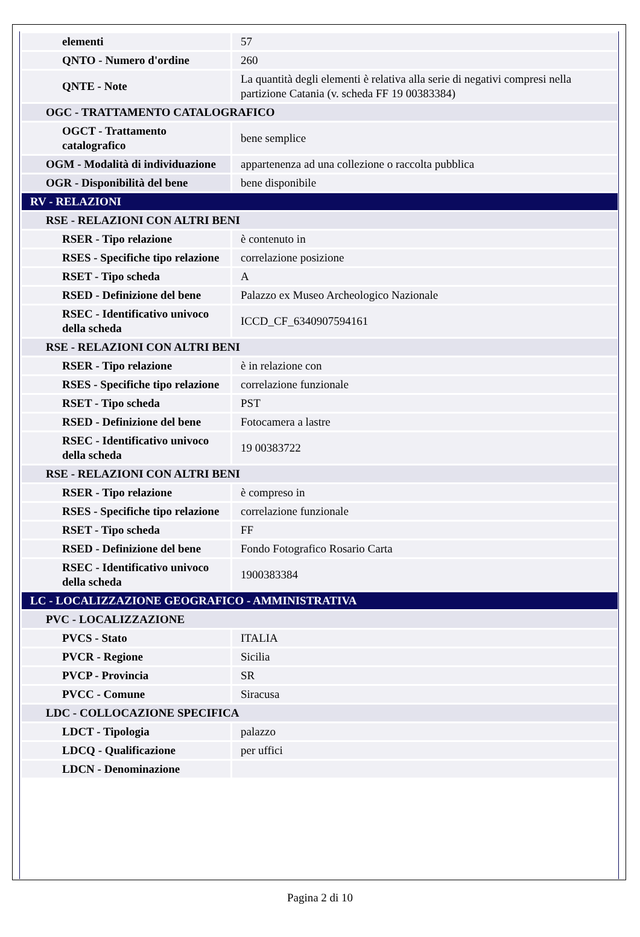| elementi | 57 |
| QNTO - Numero d'ordine | 260 |
| QNTE - Note | La quantità degli elementi è relativa alla serie di negativi compresi nella partizione Catania (v. scheda FF 19 00383384) |
| OGC - TRATTAMENTO CATALOGRAFICO | |
| OGCT - Trattamento catalografico | bene semplice |
| OGM - Modalità di individuazione | appartenenza ad una collezione o raccolta pubblica |
| OGR - Disponibilità del bene | bene disponibile |
| RV - RELAZIONI | |
| RSE - RELAZIONI CON ALTRI BENI | |
| RSER - Tipo relazione | è contenuto in |
| RSES - Specifiche tipo relazione | correlazione posizione |
| RSET - Tipo scheda | A |
| RSED - Definizione del bene | Palazzo ex Museo Archeologico Nazionale |
| RSEC - Identificativo univoco della scheda | ICCD_CF_6340907594161 |
| RSE - RELAZIONI CON ALTRI BENI | |
| RSER - Tipo relazione | è in relazione con |
| RSES - Specifiche tipo relazione | correlazione funzionale |
| RSET - Tipo scheda | PST |
| RSED - Definizione del bene | Fotocamera a lastre |
| RSEC - Identificativo univoco della scheda | 19 00383722 |
| RSE - RELAZIONI CON ALTRI BENI | |
| RSER - Tipo relazione | è compreso in |
| RSES - Specifiche tipo relazione | correlazione funzionale |
| RSET - Tipo scheda | FF |
| RSED - Definizione del bene | Fondo Fotografico Rosario Carta |
| RSEC - Identificativo univoco della scheda | 1900383384 |
| LC - LOCALIZZAZIONE GEOGRAFICO - AMMINISTRATIVA | |
| PVC - LOCALIZZAZIONE | |
| PVCS - Stato | ITALIA |
| PVCR - Regione | Sicilia |
| PVCP - Provincia | SR |
| PVCC - Comune | Siracusa |
| LDC - COLLOCAZIONE SPECIFICA | |
| LDCT - Tipologia | palazzo |
| LDCQ - Qualificazione | per uffici |
| LDCN - Denominazione | |
Pagina 2 di 10